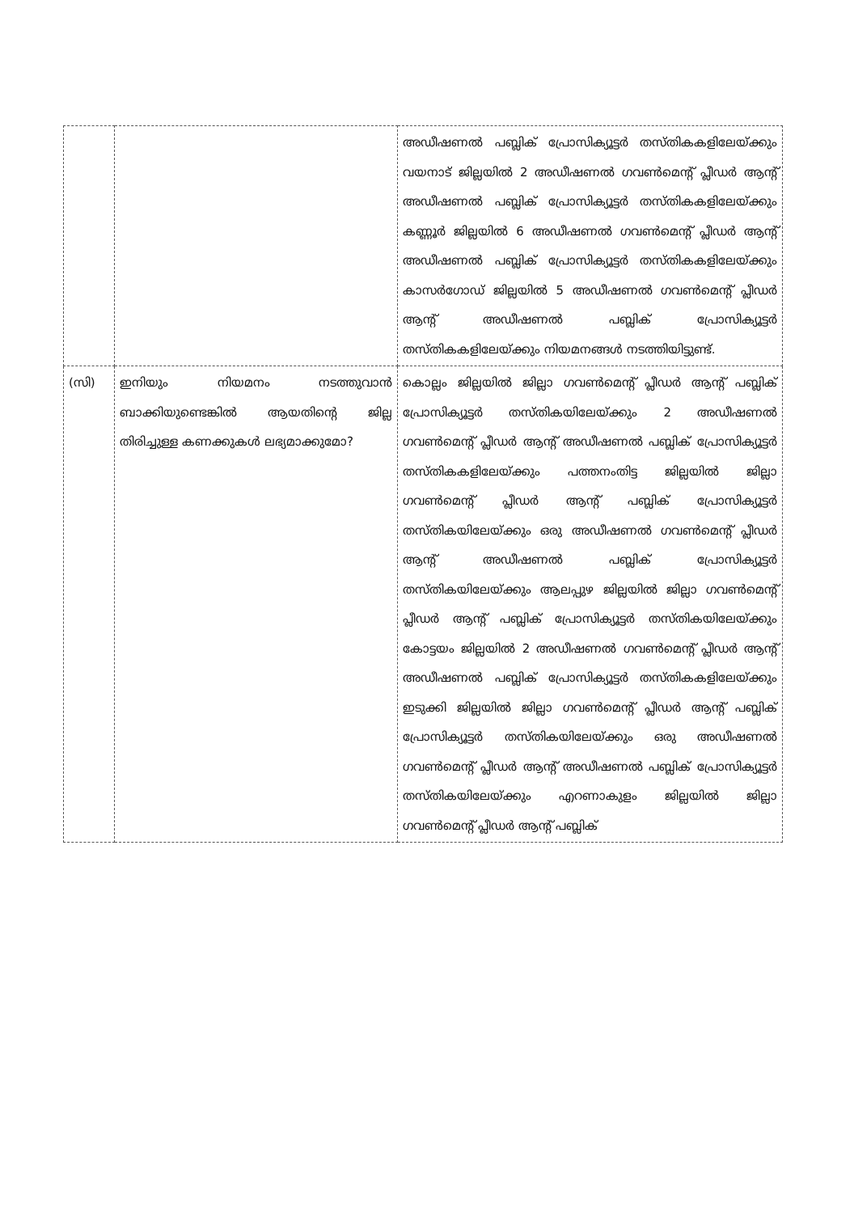| | | അഡീഷണൽ പബ്ലിക് പ്രോസിക്യൂട്ടർ തസ്തികകളിലേയ്ക്കും വയനാട് ജില്ലയിൽ 2 അഡീഷണൽ ഗവൺമെന്റ് പ്ലീഡർ ആന്റ് അഡീഷണൽ പബ്ലിക് പ്രോസിക്യൂട്ടർ തസ്തികകളിലേയ്ക്കും കണ്ണൂർ ജില്ലയിൽ 6 അഡീഷണൽ ഗവൺമെന്റ് പ്ലീഡർ ആന്റ് അഡീഷണൽ പബ്ലിക് പ്രോസിക്യൂട്ടർ തസ്തികകളിലേയ്ക്കും കാസർഗോഡ് ജില്ലയിൽ 5 അഡീഷണൽ ഗവൺമെന്റ് പ്ലീഡർ ആന്റ് അഡീഷണൽ പബ്ലിക് പ്രോസിക്യൂട്ടർ തസ്തികകളിലേയ്ക്കും നിയമനങ്ങൾ നടത്തിയിട്ടുണ്ട്. |
| (സി) | ഇനിയും നിയമനം നടത്തുവാൻ ബാക്കിയുണ്ടെങ്കിൽ ആയതിന്റെ ജില്ല തിരിച്ചുള്ള കണക്കുകൾ ലഭ്യമാക്കുമോ? | കൊല്ലം ജില്ലയിൽ ജില്ലാ ഗവൺമെന്റ് പ്ലീഡർ ആന്റ് പബ്ലിക് പ്രോസിക്യൂട്ടർ തസ്തികയിലേയ്ക്കും 2 അഡീഷണൽ ഗവൺമെന്റ് പ്ലീഡർ ആന്റ് അഡീഷണൽ പബ്ലിക് പ്രോസിക്യൂട്ടർ തസ്തികകളിലേയ്ക്കും പത്തനംതിട്ട ജില്ലയിൽ ജില്ലാ ഗവൺമെന്റ് പ്ലീഡർ ആന്റ് പബ്ലിക് പ്രോസിക്യൂട്ടർ തസ്തികയിലേയ്ക്കും ഒരു അഡീഷണൽ ഗവൺമെന്റ് പ്ലീഡർ ആന്റ് അഡീഷണൽ പബ്ലിക് പ്രോസിക്യൂട്ടർ തസ്തികയിലേയ്ക്കും ആലപ്പുഴ ജില്ലയിൽ ജില്ലാ ഗവൺമെന്റ് പ്ലീഡർ ആന്റ് പബ്ലിക് പ്രോസിക്യൂട്ടർ തസ്തികയിലേയ്ക്കും കോട്ടയം ജില്ലയിൽ 2 അഡീഷണൽ ഗവൺമെന്റ് പ്ലീഡർ ആന്റ് അഡീഷണൽ പബ്ലിക് പ്രോസിക്യൂട്ടർ തസ്തികകളിലേയ്ക്കും ഇടുക്കി ജില്ലയിൽ ജില്ലാ ഗവൺമെന്റ് പ്ലീഡർ ആന്റ് പബ്ലിക് പ്രോസിക്യൂട്ടർ തസ്തികയിലേയ്ക്കും ഒരു അഡീഷണൽ ഗവൺമെന്റ് പ്ലീഡർ ആന്റ് അഡീഷണൽ പബ്ലിക് പ്രോസിക്യൂട്ടർ തസ്തികയിലേയ്ക്കും എറണാകുളം ജില്ലയിൽ ജില്ലാ ഗവൺമെന്റ് പ്ലീഡർ ആന്റ് പബ്ലിക് |